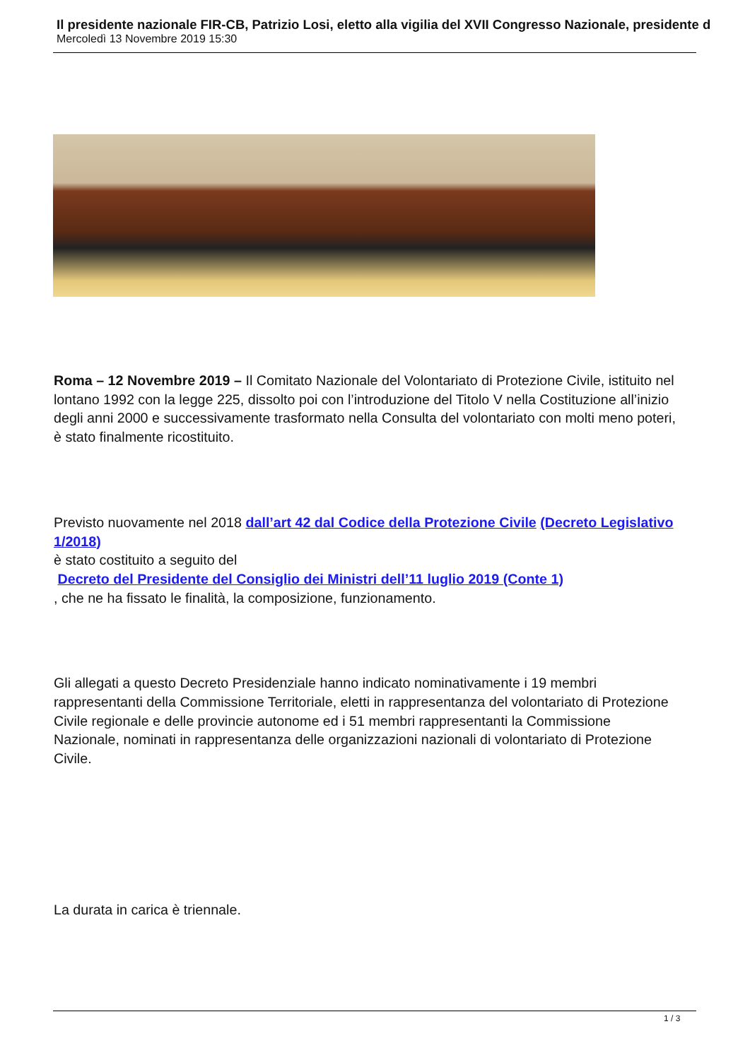Il presidente nazionale FIR-CB, Patrizio Losi, eletto alla vigilia del XVII Congresso Nazionale, presidente d
Mercoledì 13 Novembre 2019 15:30
Roma – 12 Novembre 2019 – Il Comitato Nazionale del Volontariato di Protezione Civile, istituito nel lontano 1992 con la legge 225, dissolto poi con l’introduzione del Titolo V nella Costituzione all’inizio degli anni 2000 e successivamente trasformato nella Consulta del volontariato con molti meno poteri, è stato finalmente ricostituito.
Previsto nuovamente nel 2018 dall’art 42 dal Codice della Protezione Civile (Decreto Legislativo 1/2018)
è stato costituito a seguito del
Decreto del Presidente del Consiglio dei Ministri dell’11 luglio 2019 (Conte 1)
, che ne ha fissato le finalità, la composizione, funzionamento.
Gli allegati a questo Decreto Presidenziale hanno indicato nominativamente i 19 membri rappresentanti della Commissione Territoriale, eletti in rappresentanza del volontariato di Protezione Civile regionale e delle provincie autonome ed i 51 membri rappresentanti la Commissione Nazionale, nominati in rappresentanza delle organizzazioni nazionali di volontariato di Protezione Civile.
La durata in carica è triennale.
1 / 3